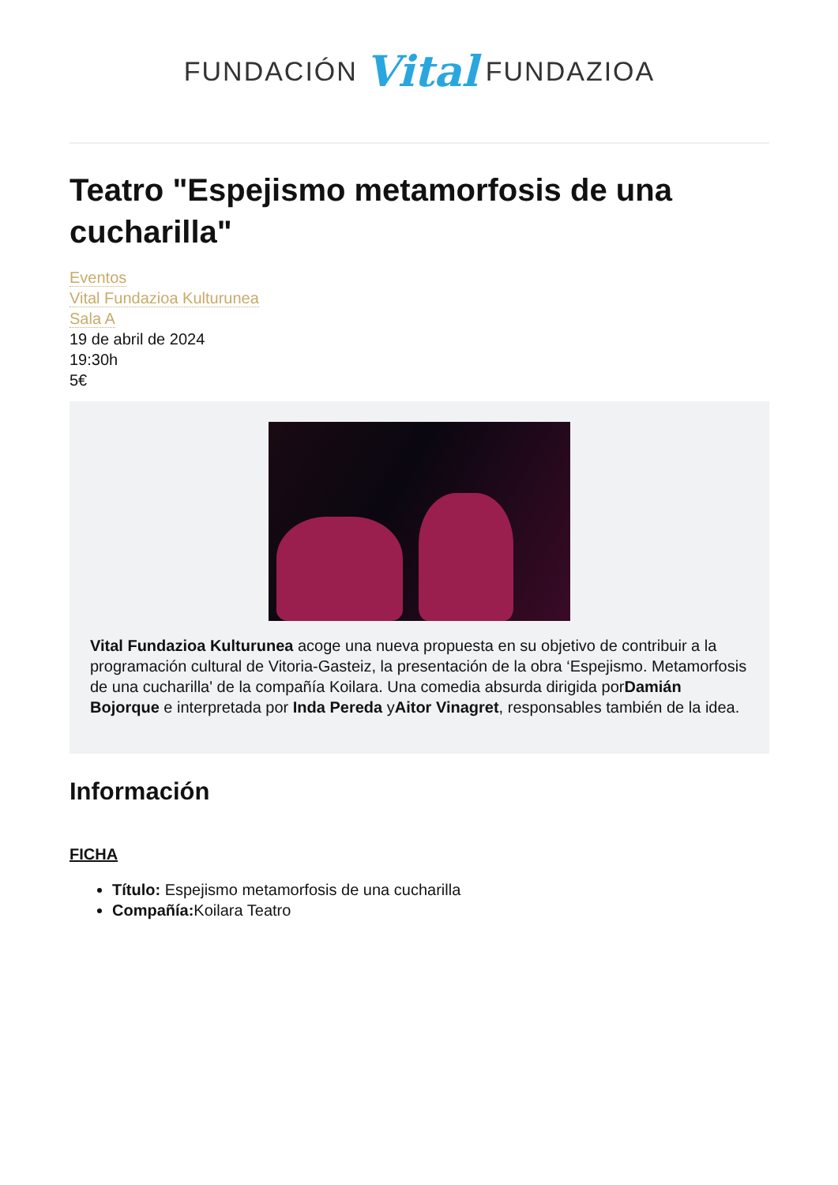FUNDACIÓN Vital FUNDAZIOA
Teatro "Espejismo metamorfosis de una cucharilla"
Eventos
Vital Fundazioa Kulturunea
Sala A
19 de abril de 2024
19:30h
5€
Vital Fundazioa Kulturunea acoge una nueva propuesta en su objetivo de contribuir a la programación cultural de Vitoria-Gasteiz, la presentación de la obra ‘Espejismo. Metamorfosis de una cucharilla' de la compañía Koilara. Una comedia absurda dirigida porDamián Bojorque e interpretada por Inda Pereda yAitor Vinagret, responsables también de la idea.
Información
FICHA
Título: Espejismo metamorfosis de una cucharilla
Compañía: Koilara Teatro